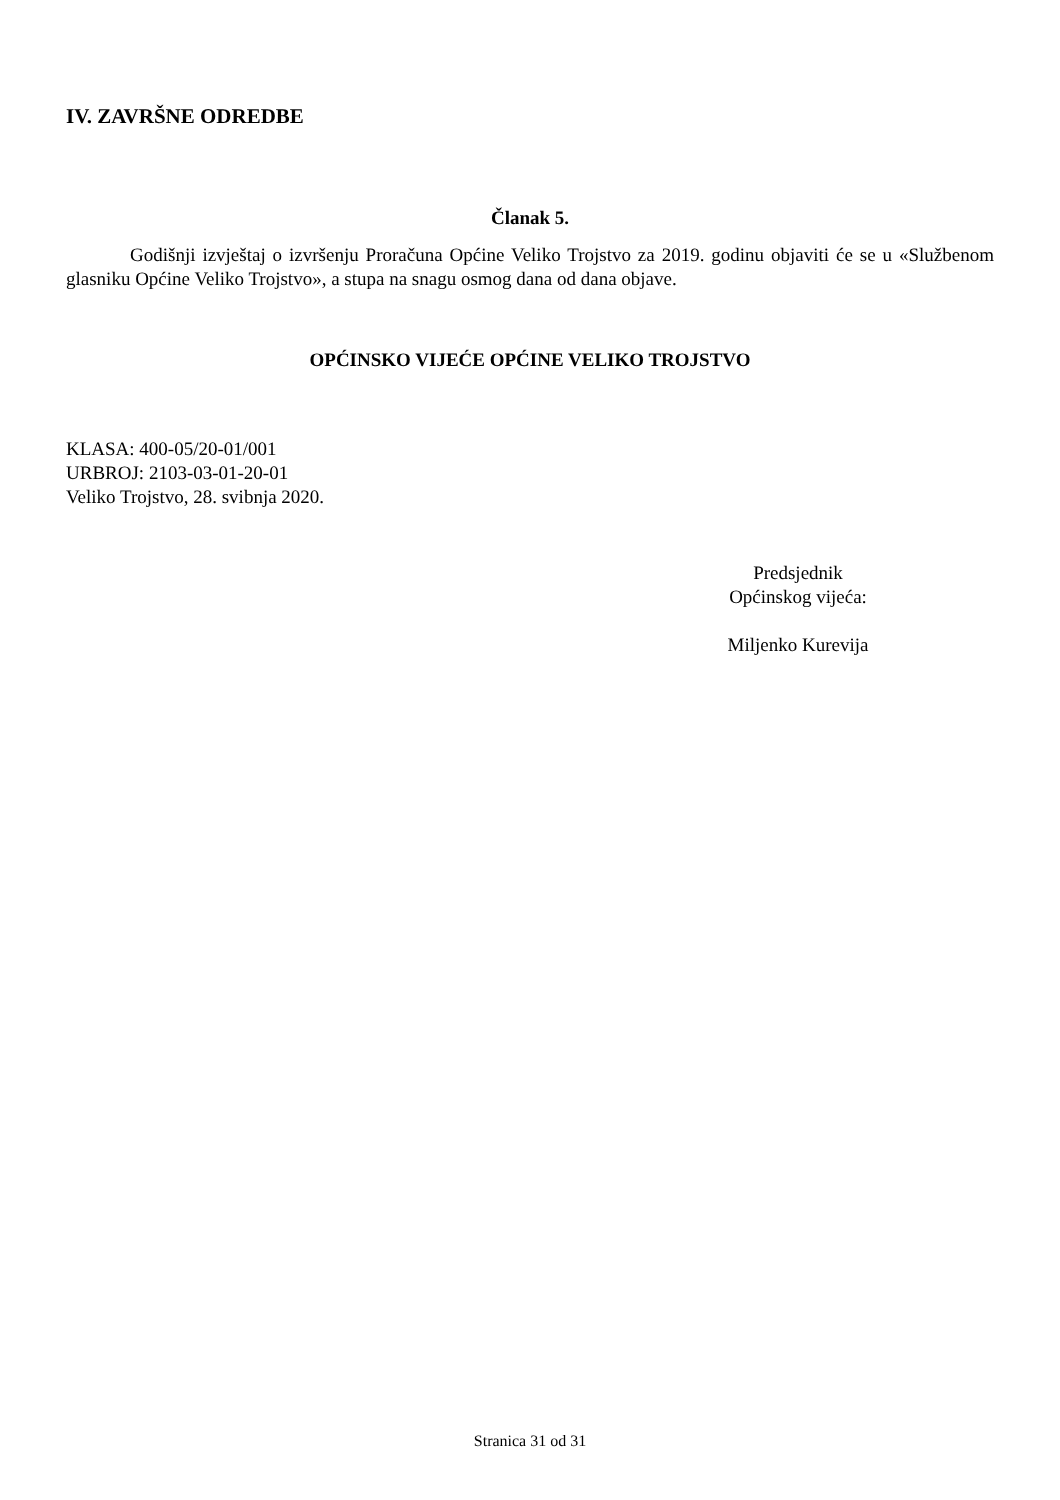IV. ZAVRŠNE ODREDBE
Članak 5.
Godišnji izvještaj o izvršenju Proračuna Općine Veliko Trojstvo za 2019. godinu objaviti će se u «Službenom glasniku Općine Veliko Trojstvo», a stupa na snagu osmog dana od dana objave.
OPĆINSKO VIJEĆE OPĆINE VELIKO TROJSTVO
KLASA: 400-05/20-01/001
URBROJ: 2103-03-01-20-01
Veliko Trojstvo, 28. svibnja 2020.
Predsjednik
Općinskog vijeća:
Miljenko Kurevija
Stranica 31 od 31